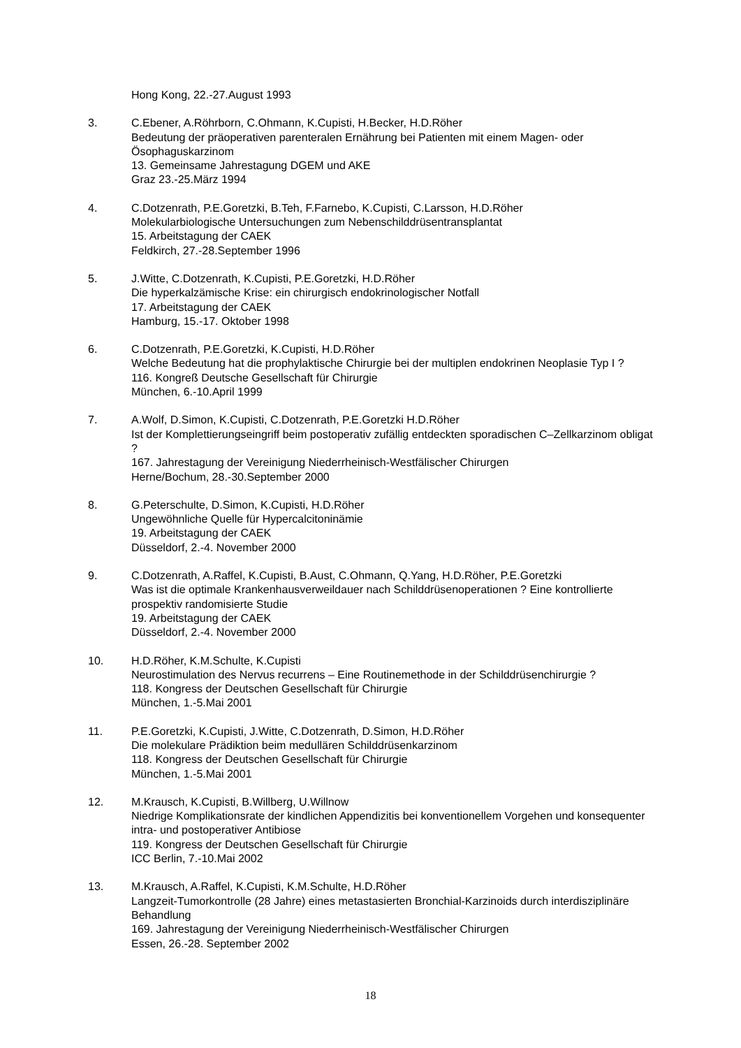Hong Kong, 22.-27.August 1993
3. C.Ebener, A.Röhrborn, C.Ohmann, K.Cupisti, H.Becker, H.D.Röher
Bedeutung der präoperativen parenteralen Ernährung bei Patienten mit einem Magen- oder Ösophaguskarzinom
13. Gemeinsame Jahrestagung DGEM und AKE
Graz 23.-25.März 1994
4. C.Dotzenrath, P.E.Goretzki, B.Teh, F.Farnebo, K.Cupisti, C.Larsson, H.D.Röher
Molekularbiologische Untersuchungen zum Nebenschilddrüsentransplantat
15. Arbeitstagung der CAEK
Feldkirch, 27.-28.September 1996
5. J.Witte, C.Dotzenrath, K.Cupisti, P.E.Goretzki, H.D.Röher
Die hyperkalzämische Krise: ein chirurgisch endokrinologischer Notfall
17. Arbeitstagung der CAEK
Hamburg, 15.-17. Oktober 1998
6. C.Dotzenrath, P.E.Goretzki, K.Cupisti, H.D.Röher
Welche Bedeutung hat die prophylaktische Chirurgie bei der multiplen endokrinen Neoplasie Typ I ?
116. Kongreß Deutsche Gesellschaft für Chirurgie
München, 6.-10.April 1999
7. A.Wolf, D.Simon, K.Cupisti, C.Dotzenrath, P.E.Goretzki H.D.Röher
Ist der Komplettierungseingriff beim postoperativ zufällig entdeckten sporadischen C–Zellkarzinom obligat ?
167. Jahrestagung der Vereinigung Niederrheinisch-Westfälischer Chirurgen
Herne/Bochum, 28.-30.September 2000
8. G.Peterschulte, D.Simon, K.Cupisti, H.D.Röher
Ungewöhnliche Quelle für Hypercalcitoninämie
19. Arbeitstagung der CAEK
Düsseldorf, 2.-4. November 2000
9. C.Dotzenrath, A.Raffel, K.Cupisti, B.Aust, C.Ohmann, Q.Yang, H.D.Röher, P.E.Goretzki
Was ist die optimale Krankenhausverweildauer nach Schilddrüsenoperationen ? Eine kontrollierte prospektiv randomisierte Studie
19. Arbeitstagung der CAEK
Düsseldorf, 2.-4. November 2000
10. H.D.Röher, K.M.Schulte, K.Cupisti
Neurostimulation des Nervus recurrens – Eine Routinemethode in der Schilddrüsenchirurgie ?
118. Kongress der Deutschen Gesellschaft für Chirurgie
München, 1.-5.Mai 2001
11. P.E.Goretzki, K.Cupisti, J.Witte, C.Dotzenrath, D.Simon, H.D.Röher
Die molekulare Prädiktion beim medullären Schilddrüsenkarzinom
118. Kongress der Deutschen Gesellschaft für Chirurgie
München, 1.-5.Mai 2001
12. M.Krausch, K.Cupisti, B.Willberg, U.Willnow
Niedrige Komplikationsrate der kindlichen Appendizitis bei konventionellem Vorgehen und konsequenter intra- und postoperativer Antibiose
119. Kongress der Deutschen Gesellschaft für Chirurgie
ICC Berlin, 7.-10.Mai 2002
13. M.Krausch, A.Raffel, K.Cupisti, K.M.Schulte, H.D.Röher
Langzeit-Tumorkontrolle (28 Jahre) eines metastasierten Bronchial-Karzinoids durch interdisziplinäre Behandlung
169. Jahrestagung der Vereinigung Niederrheinisch-Westfälischer Chirurgen
Essen, 26.-28. September 2002
18